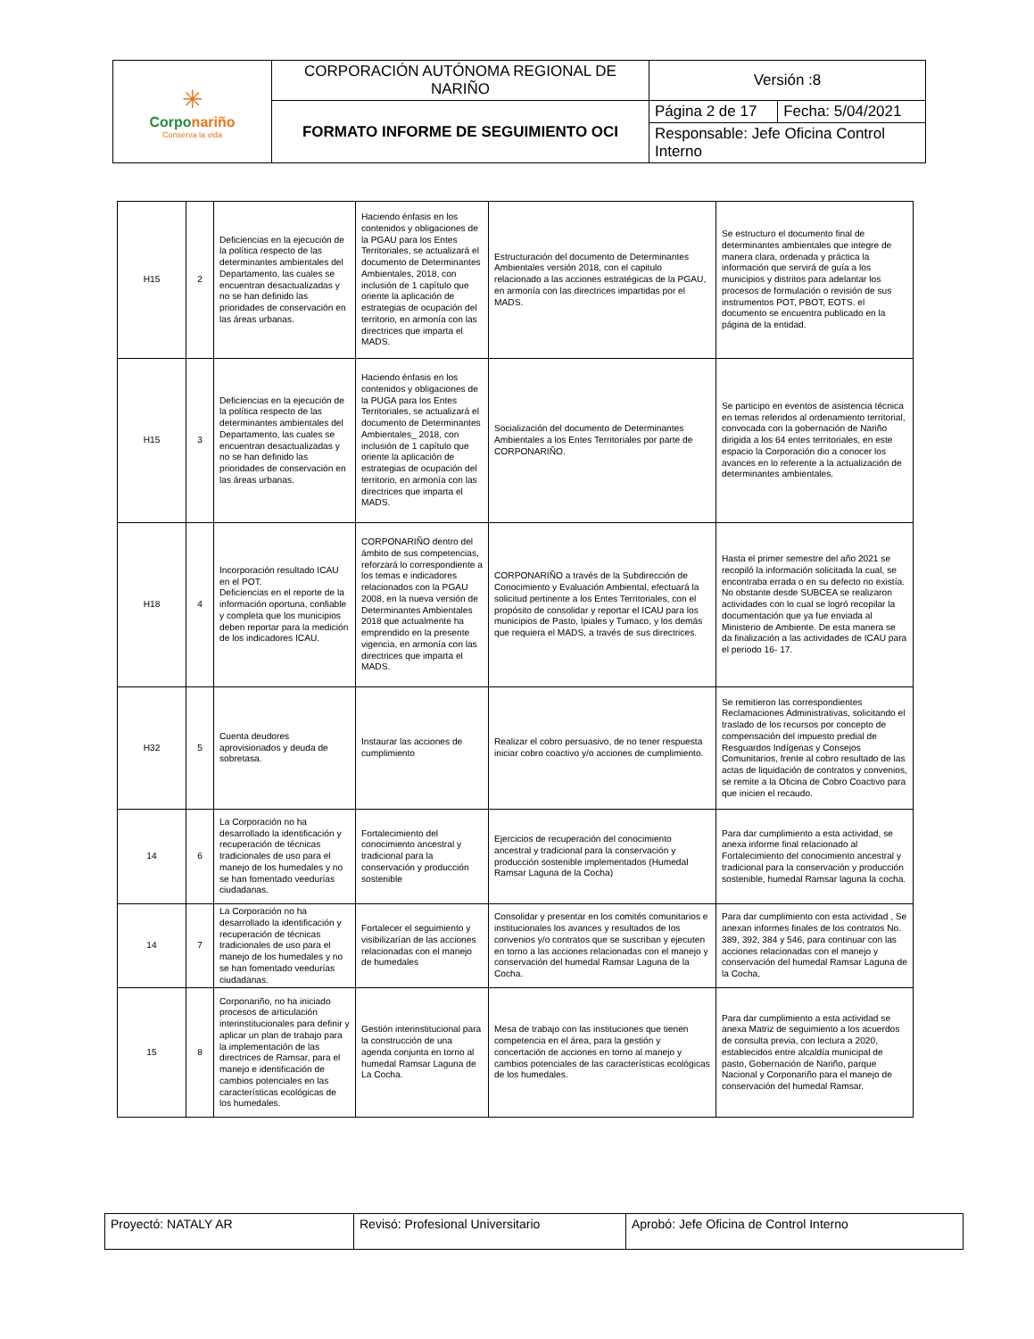| ✳ Corpo nariño Conserva la vida | CORPORACIÓN AUTÓNOMA REGIONAL DE NARIÑO | Versión :8 | |
| | FORMATO INFORME DE SEGUIMIENTO OCI | Página 2 de 17 | Fecha: 5/04/2021 |
| | | Responsable: Jefe Oficina Control Interno | |
| H15 | 2 | Deficiencias en la ejecución de la política respecto de las determinantes ambientales del Departamento, las cuales se encuentran desactualizadas y no se han definido las prioridades de conservación en las áreas urbanas. | Haciendo énfasis en los contenidos y obligaciones de la PGAU para los Entes Territoriales, se actualizará el documento de Determinantes Ambientales, 2018, con inclusión de 1 capítulo que oriente la aplicación de estrategias de ocupación del territorio, en armonía con las directrices que imparta el MADS. | Estructuración del documento de Determinantes Ambientales versión 2018, con el capitulo relacionado a las acciones estratégicas de la PGAU, en armonía con las directrices impartidas por el MADS. | Se estructuro el documento final de determinantes ambientales que integre de manera clara, ordenada y práctica la información que servirá de guía a los municipios y distritos para adelantar los procesos de formulación o revisión de sus instrumentos POT, PBOT, EOTS. el documento se encuentra publicado en la página de la entidad. |
| H15 | 3 | Deficiencias en la ejecución de la política respecto de las determinantes ambientales del Departamento, las cuales se encuentran desactualizadas y no se han definido las prioridades de conservación en las áreas urbanas. | Haciendo énfasis en los contenidos y obligaciones de la PUGA para los Entes Territoriales, se actualizará el documento de Determinantes Ambientales_ 2018, con inclusión de 1 capítulo que oriente la aplicación de estrategias de ocupación del territorio, en armonía con las directrices que imparta el MADS. | Socialización del documento de Determinantes Ambientales a los Entes Territoriales por parte de CORPONARIÑO. | Se participo en eventos de asistencia técnica en temas referidos al ordenamiento territorial, convocada con la gobernación de Nariño dirigida a los 64 entes territoriales, en este espacio la Corporación dio a conocer los avances en lo referente a la actualización de determinantes ambientales. |
| H18 | 4 | Incorporación resultado ICAU en el POT. Deficiencias en el reporte de la información oportuna, confiable y completa que los municipios deben reportar para la medición de los indicadores ICAU. | CORPONARIÑO dentro del ámbito de sus competencias, reforzará lo correspondiente a los temas e indicadores relacionados con la PGAU 2008, en la nueva versión de Determinantes Ambientales 2018 que actualmente ha emprendido en la presente vigencia, en armonía con las directrices que imparta el MADS. | CORPONARIÑO a través de la Subdirección de Conocimiento y Evaluación Ambiental, efectuará la solicitud pertinente a los Entes Territoriales, con el propósito de consolidar y reportar el ICAU para los municipios de Pasto, Ipiales y Tumaco, y los demás que requiera el MADS, a través de sus directrices. | Hasta el primer semestre del año 2021 se recopiló la información solicitada la cual, se encontraba errada o en su defecto no existía. No obstante desde SUBCEA se realizaron actividades con lo cual se logró recopilar la documentación que ya fue enviada al Ministerio de Ambiente. De esta manera se da finalización a las actividades de ICAU para el periodo 16- 17. |
| H32 | 5 | Cuenta deudores aprovisionados y deuda de sobretasa. | Instaurar las acciones de cumplimiento | Realizar el cobro persuasivo, de no tener respuesta iniciar cobro coactivo y/o acciones de cumplimiento. | Se remitieron las correspondientes Reclamaciones Administrativas, solicitando el traslado de los recursos por concepto de compensación del impuesto predial de Resguardos Indígenas y Consejos Comunitarios, frente al cobro resultado de las actas de liquidación de contratos y convenios, se remite a la Oficina de Cobro Coactivo para que inicien el recaudo. |
| 14 | 6 | La Corporación no ha desarrollado la identificación y recuperación de técnicas tradicionales de uso para el manejo de los humedales y no se han fomentado veedurías ciudadanas. | Fortalecimiento del conocimiento ancestral y tradicional para la conservación y producción sostenible | Ejercicios de recuperación del conocimiento ancestral y tradicional para la conservación y producción sostenible implementados (Humedal Ramsar Laguna de la Cocha) | Para dar cumplimiento a esta actividad, se anexa informe final relacionado al Fortalecimiento del conocimiento ancestral y tradicional para la conservación y producción sostenible, humedal Ramsar laguna la cocha. |
| 14 | 7 | La Corporación no ha desarrollado la identificación y recuperación de técnicas tradicionales de uso para el manejo de los humedales y no se han fomentado veedurías ciudadanas. | Fortalecer el seguimiento y visibilizarían de las acciones relacionadas con el manejo de humedales | Consolidar y presentar en los comités comunitarios e institucionales los avances y resultados de los convenios y/o contratos que se suscriban y ejecuten en torno a las acciones relacionadas con el manejo y conservación del humedal Ramsar Laguna de la Cocha. | Para dar cumplimiento con esta actividad , Se anexan informes finales de los contratos No. 389, 392, 384 y 546, para continuar con las acciones relacionadas con el manejo y conservación del humedal Ramsar Laguna de la Cocha, |
| 15 | 8 | Corponariño, no ha iniciado procesos de articulación interinstitucionales para definir y aplicar un plan de trabajo para la implementación de las directrices de Ramsar, para el manejo e identificación de cambios potenciales en las características ecológicas de los humedales. | Gestión interinstitucional para la construcción de una agenda conjunta en torno al humedal Ramsar Laguna de La Cocha. | Mesa de trabajo con las instituciones que tienen competencia en el área, para la gestión y concertación de acciones en torno al manejo y cambios potenciales de las características ecológicas de los humedales. | Para dar cumplimiento a esta actividad se anexa Matriz de seguimiento a los acuerdos de consulta previa, con lectura a 2020, establecidos entre alcaldía municipal de pasto, Gobernación de Nariño, parque Nacional y Corponariño para el manejo de conservación del humedal Ramsar. |
| Proyectó: NATALY AR | Revisó: Profesional Universitario | Aprobó: Jefe Oficina de Control Interno |